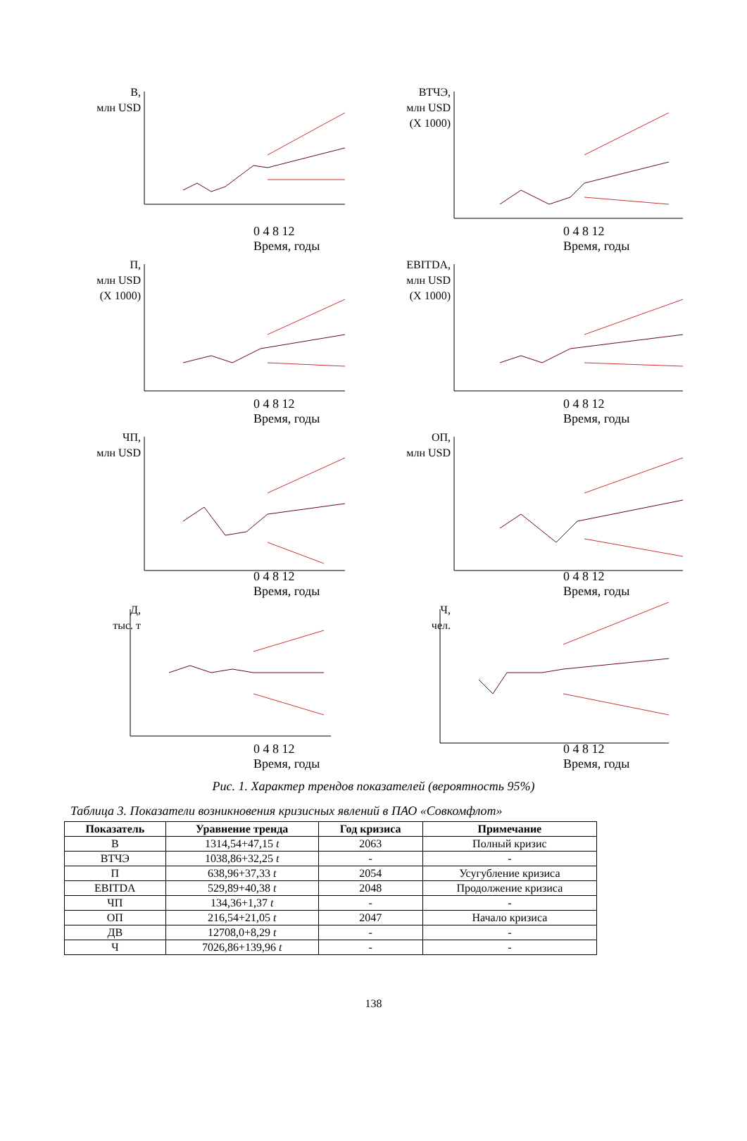В,
млн USD
0 4 8 12
Время, годы
ВТЧЭ,
млн USD
(X 1000)
0 4 8 12
Время, годы
П,
млн USD
(X 1000)
0 4 8 12
Время, годы
EBITDA,
млн USD
(X 1000)
0 4 8 12
Время, годы
ЧП,
млн USD
0 4 8 12
Время, годы
ОП,
млн USD
0 4 8 12
Время, годы
Д,
тыс. т
0 4 8 12
Время, годы
Ч,
чел.
0 4 8 12
Время, годы
Рис. 1. Характер трендов показателей (вероятность 95%)
Таблица 3. Показатели возникновения кризисных явлений в ПАО «Совкомфлот»
| Показатель | Уравнение тренда | Год кризиса | Примечание |
| --- | --- | --- | --- |
| В | 1314,54+47,15 t | 2063 | Полный кризис |
| ВТЧЭ | 1038,86+32,25 t | - | - |
| П | 638,96+37,33 t | 2054 | Усугубление кризиса |
| EBITDA | 529,89+40,38 t | 2048 | Продолжение кризиса |
| ЧП | 134,36+1,37 t | - | - |
| ОП | 216,54+21,05 t | 2047 | Начало кризиса |
| ДВ | 12708,0+8,29 t | - | - |
| Ч | 7026,86+139,96 t | - | - |
138